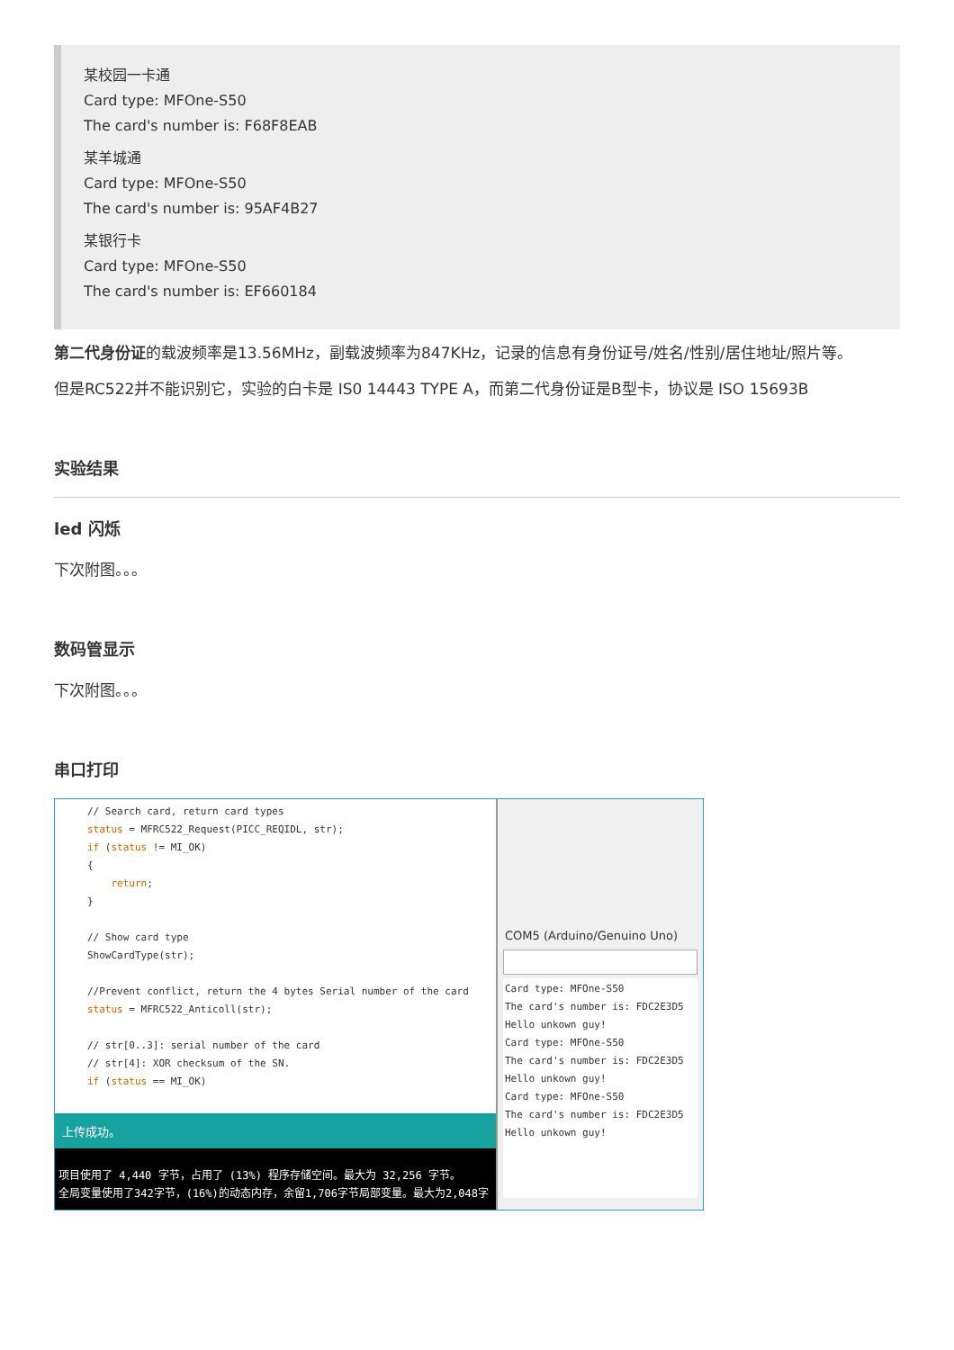某校园一卡通
Card type: MFOne-S50
The card's number is: F68F8EAB
某羊城通
Card type: MFOne-S50
The card's number is: 95AF4B27
某银行卡
Card type: MFOne-S50
The card's number is: EF660184
第二代身份证的载波频率是13.56MHz，副载波频率为847KHz，记录的信息有身份证号/姓名/性别/居住地址/照片等。
但是RC522并不能识别它，实验的白卡是 IS0 14443 TYPE A，而第二代身份证是B型卡，协议是 ISO 15693B
实验结果
led 闪烁
下次附图。。。
数码管显示
下次附图。。。
串口打印
// Search card, return card types status = MFRC522_Request(PICC_REQIDL, str); if (status != MI_OK) { return; } // Show card type ShowCardType(str); //Prevent conflict, return the 4 bytes Serial number of the card status = MFRC522_Anticoll(str); // str[0..3]: serial number of the card // str[4]: XOR checksum of the SN. if (status == MI_OK)
上传成功。
项目使用了 4,440 字节，占用了 (13%) 程序存储空间。最大为 32,256 字节。
全局变量使用了342字节，(16%)的动态内存，余留1,706字节局部变量。最大为2,048字
COM5 (Arduino/Genuino Uno)
Card type: MFOne-S50 The card's number is: FDC2E3D5 Hello unkown guy! Card type: MFOne-S50 The card's number is: FDC2E3D5 Hello unkown guy! Card type: MFOne-S50 The card's number is: FDC2E3D5 Hello unkown guy!